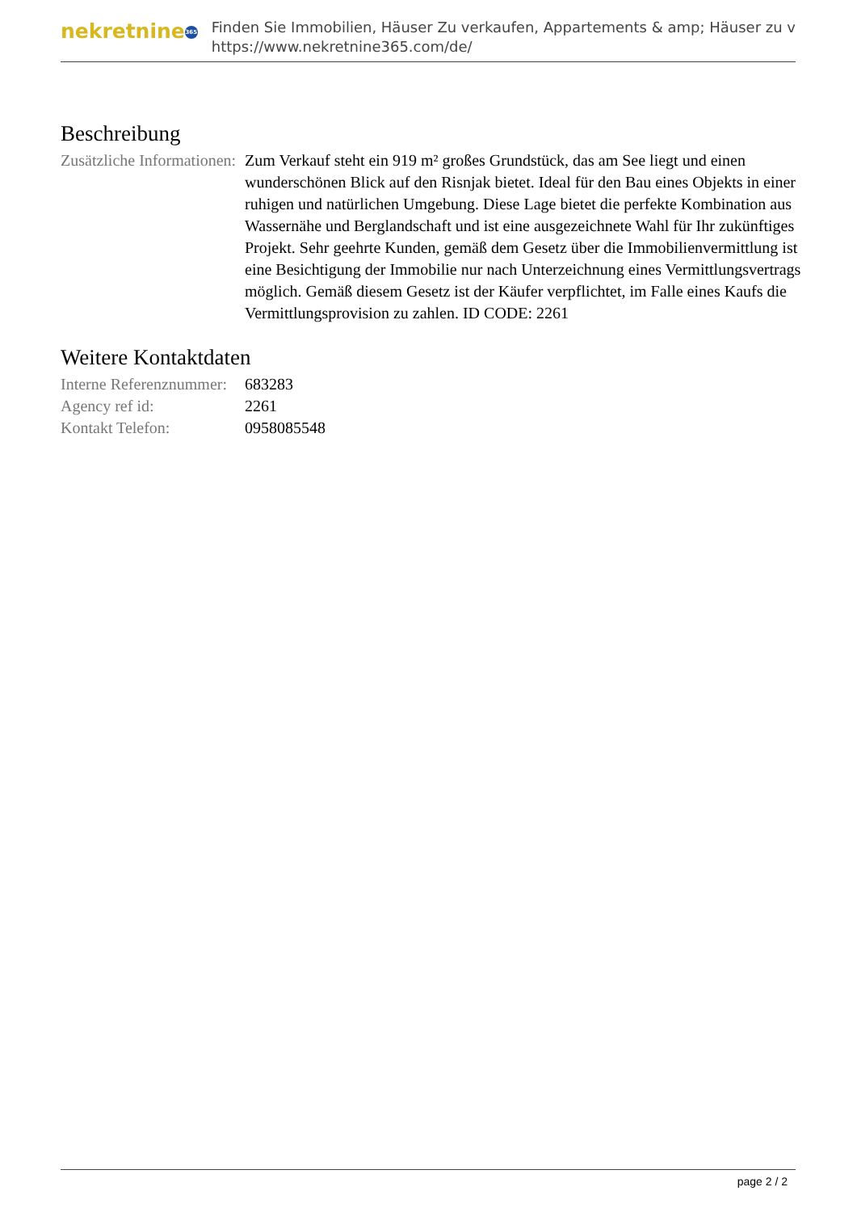nekretnine 365
Finden Sie Immobilien, Häuser Zu verkaufen, Appartements & amp; Häuser zu v
https://www.nekretnine365.com/de/
Beschreibung
| Zusätzliche Informationen: | Zum Verkauf steht ein 919 m² großes Grundstück, das am See liegt und einen wunderschönen Blick auf den Risnjak bietet. Ideal für den Bau eines Objekts in einer ruhigen und natürlichen Umgebung. Diese Lage bietet die perfekte Kombination aus Wassernähe und Berglandschaft und ist eine ausgezeichnete Wahl für Ihr zukünftiges Projekt. Sehr geehrte Kunden, gemäß dem Gesetz über die Immobilienvermittlung ist eine Besichtigung der Immobilie nur nach Unterzeichnung eines Vermittlungsvertrags möglich. Gemäß diesem Gesetz ist der Käufer verpflichtet, im Falle eines Kaufs die Vermittlungsprovision zu zahlen. ID CODE: 2261 |
Weitere Kontaktdaten
| Interne Referenznummer: | 683283 |
| Agency ref id: | 2261 |
| Kontakt Telefon: | 0958085548 |
page 2 / 2